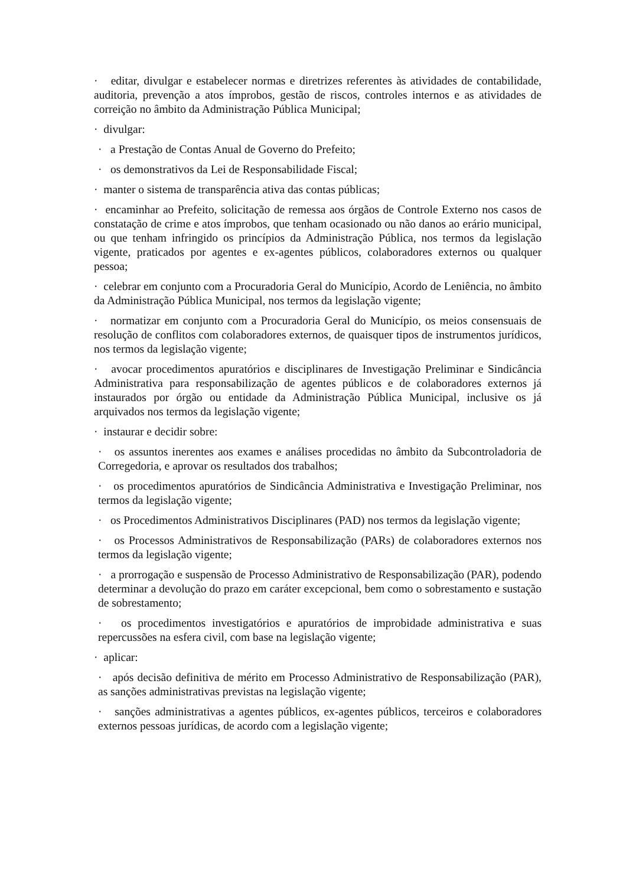· editar, divulgar e estabelecer normas e diretrizes referentes às atividades de contabilidade, auditoria, prevenção a atos ímprobos, gestão de riscos, controles internos e as atividades de correição no âmbito da Administração Pública Municipal;
· divulgar:
· a Prestação de Contas Anual de Governo do Prefeito;
· os demonstrativos da Lei de Responsabilidade Fiscal;
· manter o sistema de transparência ativa das contas públicas;
· encaminhar ao Prefeito, solicitação de remessa aos órgãos de Controle Externo nos casos de constatação de crime e atos ímprobos, que tenham ocasionado ou não danos ao erário municipal, ou que tenham infringido os princípios da Administração Pública, nos termos da legislação vigente, praticados por agentes e ex-agentes públicos, colaboradores externos ou qualquer pessoa;
· celebrar em conjunto com a Procuradoria Geral do Município, Acordo de Leniência, no âmbito da Administração Pública Municipal, nos termos da legislação vigente;
· normatizar em conjunto com a Procuradoria Geral do Município, os meios consensuais de resolução de conflitos com colaboradores externos, de quaisquer tipos de instrumentos jurídicos, nos termos da legislação vigente;
· avocar procedimentos apuratórios e disciplinares de Investigação Preliminar e Sindicância Administrativa para responsabilização de agentes públicos e de colaboradores externos já instaurados por órgão ou entidade da Administração Pública Municipal, inclusive os já arquivados nos termos da legislação vigente;
· instaurar e decidir sobre:
· os assuntos inerentes aos exames e análises procedidas no âmbito da Subcontroladoria de Corregedoria, e aprovar os resultados dos trabalhos;
· os procedimentos apuratórios de Sindicância Administrativa e Investigação Preliminar, nos termos da legislação vigente;
· os Procedimentos Administrativos Disciplinares (PAD) nos termos da legislação vigente;
· os Processos Administrativos de Responsabilização (PARs) de colaboradores externos nos termos da legislação vigente;
· a prorrogação e suspensão de Processo Administrativo de Responsabilização (PAR), podendo determinar a devolução do prazo em caráter excepcional, bem como o sobrestamento e sustação de sobrestamento;
· os procedimentos investigatórios e apuratórios de improbidade administrativa e suas repercussões na esfera civil, com base na legislação vigente;
· aplicar:
· após decisão definitiva de mérito em Processo Administrativo de Responsabilização (PAR), as sanções administrativas previstas na legislação vigente;
· sanções administrativas a agentes públicos, ex-agentes públicos, terceiros e colaboradores externos pessoas jurídicas, de acordo com a legislação vigente;